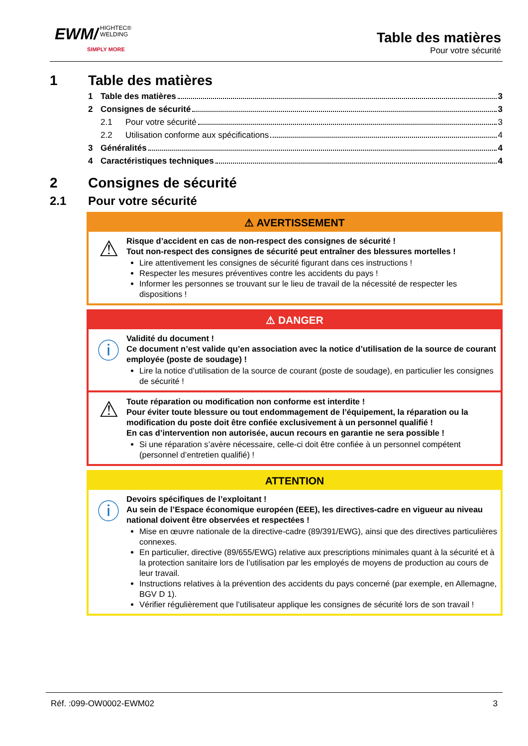EWM/ HIGHTEC®
WELDING
SIMPLY MORE
Table des matières
Pour votre sécurité
1 Table des matières
1 Table des matières 3
2 Consignes de sécurité 3
2.1 Pour votre sécurité 3
2.2 Utilisation conforme aux spécifications 4
3 Généralités 4
4 Caractéristiques techniques 4
2 Consignes de sécurité
2.1 Pour votre sécurité
⚠ AVERTISSEMENT
⚠
Risque d’accident en cas de non-respect des consignes de sécurité !
Tout non-respect des consignes de sécurité peut entraîner des blessures mortelles !
Lire attentivement les consignes de sécurité figurant dans ces instructions !
Respecter les mesures préventives contre les accidents du pays !
Informer les personnes se trouvant sur le lieu de travail de la nécessité de respecter les dispositions !
⚠ DANGER
ⓘ
Validité du document !
Ce document n’est valide qu’en association avec la notice d’utilisation de la source de courant employée (poste de soudage) !
Lire la notice d’utilisation de la source de courant (poste de soudage), en particulier les consignes de sécurité !
⚠
Toute réparation ou modification non conforme est interdite !
Pour éviter toute blessure ou tout endommagement de l’équipement, la réparation ou la modification du poste doit être confiée exclusivement à un personnel qualifié !
En cas d’intervention non autorisée, aucun recours en garantie ne sera possible !
Si une réparation s’avère nécessaire, celle-ci doit être confiée à un personnel compétent (personnel d’entretien qualifié) !
ATTENTION
ⓘ
Devoirs spécifiques de l’exploitant !
Au sein de l’Espace économique européen (EEE), les directives-cadre en vigueur au niveau national doivent être observées et respectées !
Mise en œuvre nationale de la directive-cadre (89/391/EWG), ainsi que des directives particulières connexes.
En particulier, directive (89/655/EWG) relative aux prescriptions minimales quant à la sécurité et à la protection sanitaire lors de l’utilisation par les employés de moyens de production au cours de leur travail.
Instructions relatives à la prévention des accidents du pays concerné (par exemple, en Allemagne, BGV D 1).
Vérifier régulièrement que l’utilisateur applique les consignes de sécurité lors de son travail !
Réf. :099-OW0002-EWM02 3